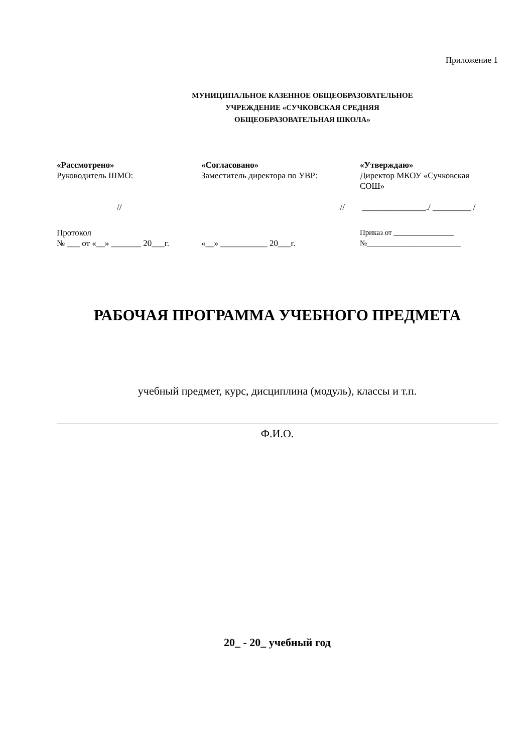Приложение 1
МУНИЦИПАЛЬНОЕ КАЗЕННОЕ ОБЩЕОБРАЗОВАТЕЛЬНОЕ
УЧРЕЖДЕНИЕ «СУЧКОВСКАЯ СРЕДНЯЯ
ОБЩЕОБРАЗОВАТЕЛЬНАЯ ШКОЛА»
«Рассмотрено»
Руководитель ШМО:
«Согласовано»
Заместитель директора по УВР:
«Утверждаю»
Директор МКОУ «Сучковская СОШ»
// // _______________./ _________ /
Протокол
№ ___ от «__» _______ 20___г.
«__» ___________ 20___г. Приказ от ________________
№_________________________
РАБОЧАЯ ПРОГРАММА УЧЕБНОГО ПРЕДМЕТА
учебный предмет, курс, дисциплина (модуль), классы и т.п.
Ф.И.О.
20_ - 20_ учебный год